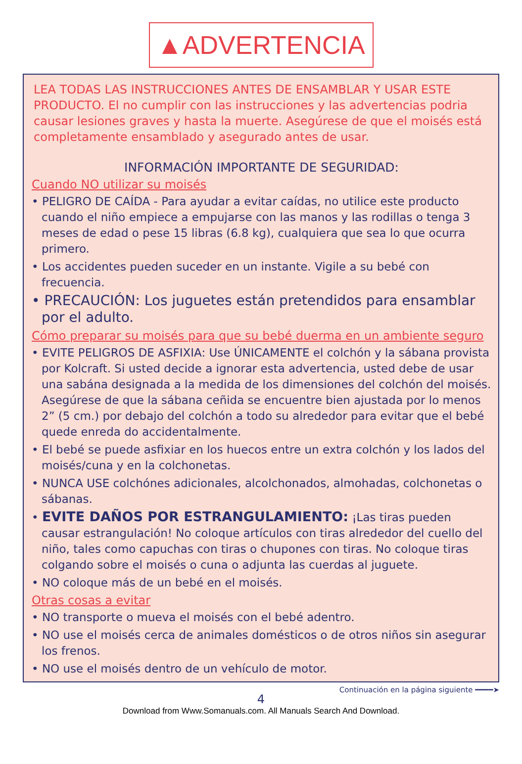▲ADVERTENCIA
LEA TODAS LAS INSTRUCCIONES ANTES DE ENSAMBLAR Y USAR ESTE PRODUCTO. El no cumplir con las instrucciones y las advertencias podria causar lesiones graves y hasta la muerte. Asegúrese de que el moisés está completamente ensamblado y asegurado antes de usar.
INFORMACIÓN IMPORTANTE DE SEGURIDAD:
Cuando NO utilizar su moisés
• PELIGRO DE CAÍDA - Para ayudar a evitar caídas, no utilice este producto cuando el niño empiece a empujarse con las manos y las rodillas o tenga 3 meses de edad o pese 15 libras (6.8 kg), cualquiera que sea lo que ocurra primero.
• Los accidentes pueden suceder en un instante. Vigile a su bebé con frecuencia.
• PRECAUCIÓN: Los juguetes están pretendidos para ensamblar por el adulto.
Cómo preparar su moisés para que su bebé duerma en un ambiente seguro
• EVITE PELIGROS DE ASFIXIA: Use ÚNICAMENTE el colchón y la sábana provista por Kolcraft. Si usted decide a ignorar esta advertencia, usted debe de usar una sabána designada a la medida de los dimensiones del colchón del moisés. Asegúrese de que la sábana ceñida se encuentre bien ajustada por lo menos 2” (5 cm.) por debajo del colchón a todo su alrededor para evitar que el bebé quede enreda do accidentalmente.
• El bebé se puede asfixiar en los huecos entre un extra colchón y los lados del moisés/cuna y en la colchonetas.
• NUNCA USE colchónes adicionales, alcolchonados, almohadas, colchonetas o sábanas.
• EVITE DAÑOS POR ESTRANGULAMIENTO: ¡Las tiras pueden causar estrangulación! No coloque artículos con tiras alrededor del cuello del niño, tales como capuchas con tiras o chupones con tiras. No coloque tiras colgando sobre el moisés o cuna o adjunta las cuerdas al juguete.
• NO coloque más de un bebé en el moisés.
Otras cosas a evitar
• NO transporte o mueva el moisés con el bebé adentro.
• NO use el moisés cerca de animales domésticos o de otros niños sin asegurar los frenos.
• NO use el moisés dentro de un vehículo de motor.
Continuación en la página siguiente ━━━━➤
4
Download from Www.Somanuals.com. All Manuals Search And Download.